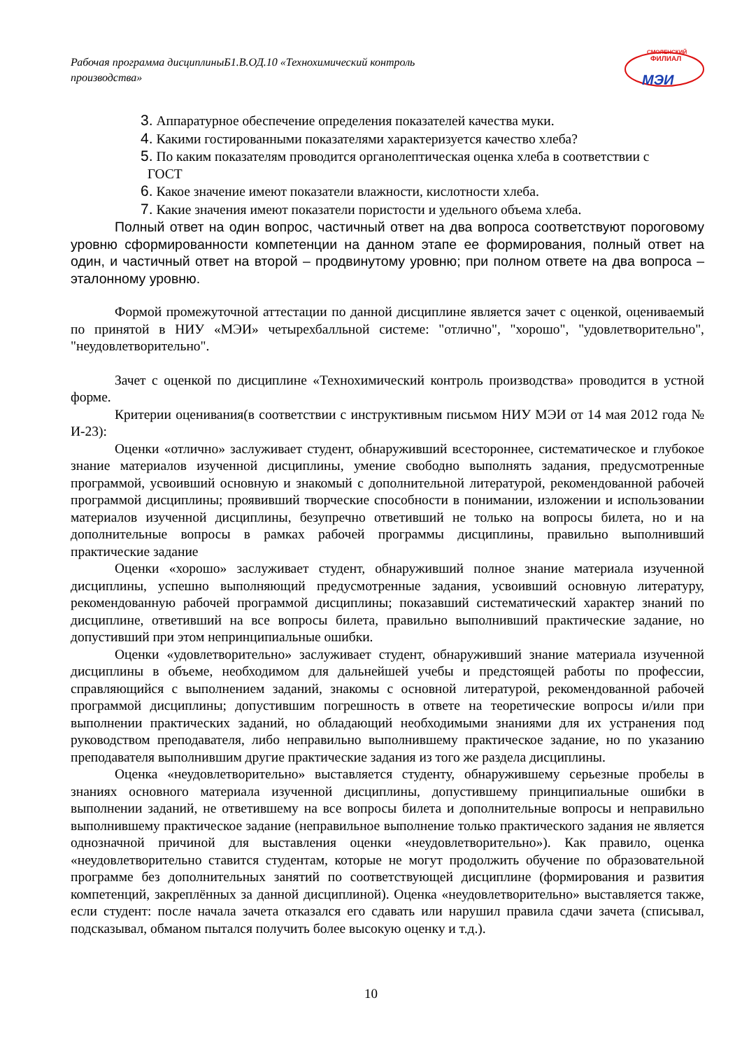Рабочая программа дисциплиныБ1.В.ОД.10 «Технохимический контроль производства»
СМОЛЕНСКИЙ
ФИЛИАЛ
МЭИ
3. Аппаратурное обеспечение определения показателей качества муки.
4. Какими гостированными показателями характеризуется качество хлеба?
5. По каким показателям проводится органолептическая оценка хлеба в соответствии с
ГОСТ
6. Какое значение имеют показатели влажности, кислотности хлеба.
7. Какие значения имеют показатели пористости и удельного объема хлеба.
Полный ответ на один вопрос, частичный ответ на два вопроса соответствуют пороговому уровню сформированности компетенции на данном этапе ее формирования, полный ответ на один, и частичный ответ на второй – продвинутому уровню; при полном ответе на два вопроса – эталонному уровню.
Формой промежуточной аттестации по данной дисциплине является зачет с оценкой, оцениваемый по принятой в НИУ «МЭИ» четырехбалльной системе: "отлично", "хорошо", "удовлетворительно", "неудовлетворительно".
Зачет с оценкой по дисциплине «Технохимический контроль производства» проводится в устной форме.
Критерии оценивания(в соответствии с инструктивным письмом НИУ МЭИ от 14 мая 2012 года № И-23):
Оценки «отлично» заслуживает студент, обнаруживший всестороннее, систематическое и глубокое знание материалов изученной дисциплины, умение свободно выполнять задания, предусмотренные программой, усвоивший основную и знакомый с дополнительной литературой, рекомендованной рабочей программой дисциплины; проявивший творческие способности в понимании, изложении и использовании материалов изученной дисциплины, безупречно ответивший не только на вопросы билета, но и на дополнительные вопросы в рамках рабочей программы дисциплины, правильно выполнивший практические задание
Оценки «хорошо» заслуживает студент, обнаруживший полное знание материала изученной дисциплины, успешно выполняющий предусмотренные задания, усвоивший основную литературу, рекомендованную рабочей программой дисциплины; показавший систематический характер знаний по дисциплине, ответивший на все вопросы билета, правильно выполнивший практические задание, но допустивший при этом непринципиальные ошибки.
Оценки «удовлетворительно» заслуживает студент, обнаруживший знание материала изученной дисциплины в объеме, необходимом для дальнейшей учебы и предстоящей работы по профессии, справляющийся с выполнением заданий, знакомы с основной литературой, рекомендованной рабочей программой дисциплины; допустившим погрешность в ответе на теоретические вопросы и/или при выполнении практических заданий, но обладающий необходимыми знаниями для их устранения под руководством преподавателя, либо неправильно выполнившему практическое задание, но по указанию преподавателя выполнившим другие практические задания из того же раздела дисциплины.
Оценка «неудовлетворительно» выставляется студенту, обнаружившему серьезные пробелы в знаниях основного материала изученной дисциплины, допустившему принципиальные ошибки в выполнении заданий, не ответившему на все вопросы билета и дополнительные вопросы и неправильно выполнившему практическое задание (неправильное выполнение только практического задания не является однозначной причиной для выставления оценки «неудовлетворительно»). Как правило, оценка «неудовлетворительно ставится студентам, которые не могут продолжить обучение по образовательной программе без дополнительных занятий по соответствующей дисциплине (формирования и развития компетенций, закреплённых за данной дисциплиной). Оценка «неудовлетворительно» выставляется также, если студент: после начала зачета отказался его сдавать или нарушил правила сдачи зачета (списывал, подсказывал, обманом пытался получить более высокую оценку и т.д.).
10